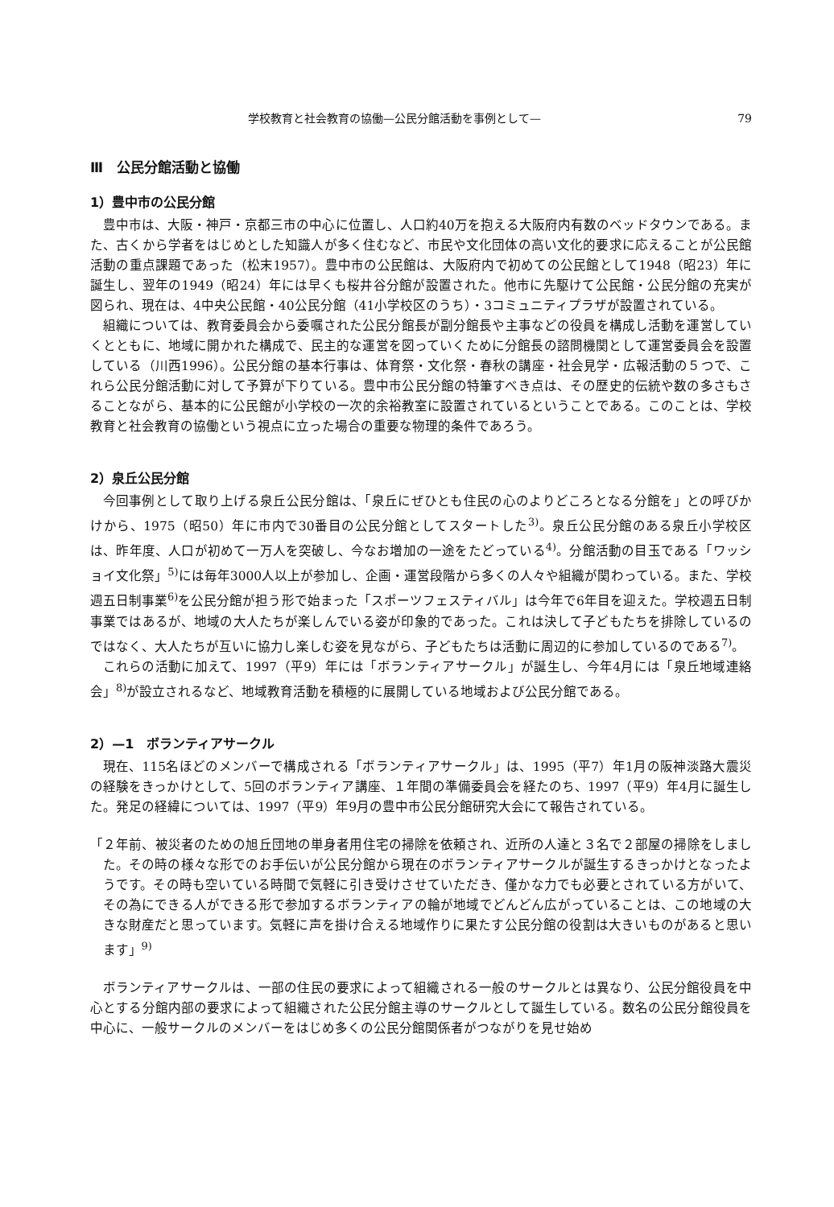学校教育と社会教育の協働—公民分館活動を事例として— 79
Ⅲ　公民分館活動と協働
1）豊中市の公民分館
豊中市は、大阪・神戸・京都三市の中心に位置し、人口約40万を抱える大阪府内有数のベッドタウンである。また、古くから学者をはじめとした知識人が多く住むなど、市民や文化団体の高い文化的要求に応えることが公民館活動の重点課題であった（松末1957）。豊中市の公民館は、大阪府内で初めての公民館として1948（昭23）年に誕生し、翌年の1949（昭24）年には早くも桜井谷分館が設置された。他市に先駆けて公民館・公民分館の充実が図られ、現在は、4中央公民館・40公民分館（41小学校区のうち）・3コミュニティプラザが設置されている。
組織については、教育委員会から委嘱された公民分館長が副分館長や主事などの役員を構成し活動を運営していくとともに、地域に開かれた構成で、民主的な運営を図っていくために分館長の諮問機関として運営委員会を設置している（川西1996）。公民分館の基本行事は、体育祭・文化祭・春秋の講座・社会見学・広報活動の５つで、これら公民分館活動に対して予算が下りている。豊中市公民分館の特筆すべき点は、その歴史的伝統や数の多さもさることながら、基本的に公民館が小学校の一次的余裕教室に設置されているということである。このことは、学校教育と社会教育の協働という視点に立った場合の重要な物理的条件であろう。
2）泉丘公民分館
今回事例として取り上げる泉丘公民分館は、「泉丘にぜひとも住民の心のよりどころとなる分館を」との呼びかけから、1975（昭50）年に市内で30番目の公民分館としてスタートした<sup>3)</sup>。泉丘公民分館のある泉丘小学校区は、昨年度、人口が初めて一万人を突破し、今なお増加の一途をたどっている<sup>4)</sup>。分館活動の目玉である「ワッショイ文化祭」<sup>5)</sup>には毎年3000人以上が参加し、企画・運営段階から多くの人々や組織が関わっている。また、学校週五日制事業<sup>6)</sup>を公民分館が担う形で始まった「スポーツフェスティバル」は今年で6年目を迎えた。学校週五日制事業ではあるが、地域の大人たちが楽しんでいる姿が印象的であった。これは決して子どもたちを排除しているのではなく、大人たちが互いに協力し楽しむ姿を見ながら、子どもたちは活動に周辺的に参加しているのである<sup>7)</sup>。
これらの活動に加えて、1997（平9）年には「ボランティアサークル」が誕生し、今年4月には「泉丘地域連絡会」<sup>8)</sup>が設立されるなど、地域教育活動を積極的に展開している地域および公民分館である。
2）—1　ボランティアサークル
現在、115名ほどのメンバーで構成される「ボランティアサークル」は、1995（平7）年1月の阪神淡路大震災の経験をきっかけとして、5回のボランティア講座、１年間の準備委員会を経たのち、1997（平9）年4月に誕生した。発足の経緯については、1997（平9）年9月の豊中市公民分館研究大会にて報告されている。
「２年前、被災者のための旭丘団地の単身者用住宅の掃除を依頼され、近所の人達と３名で２部屋の掃除をしました。その時の様々な形でのお手伝いが公民分館から現在のボランティアサークルが誕生するきっかけとなったようです。その時も空いている時間で気軽に引き受けさせていただき、僅かな力でも必要とされている方がいて、その為にできる人ができる形で参加するボランティアの輪が地域でどんどん広がっていることは、この地域の大きな財産だと思っています。気軽に声を掛け合える地域作りに果たす公民分館の役割は大きいものがあると思います」<sup>9)</sup>
ボランティアサークルは、一部の住民の要求によって組織される一般のサークルとは異なり、公民分館役員を中心とする分館内部の要求によって組織された公民分館主導のサークルとして誕生している。数名の公民分館役員を中心に、一般サークルのメンバーをはじめ多くの公民分館関係者がつながりを見せ始め